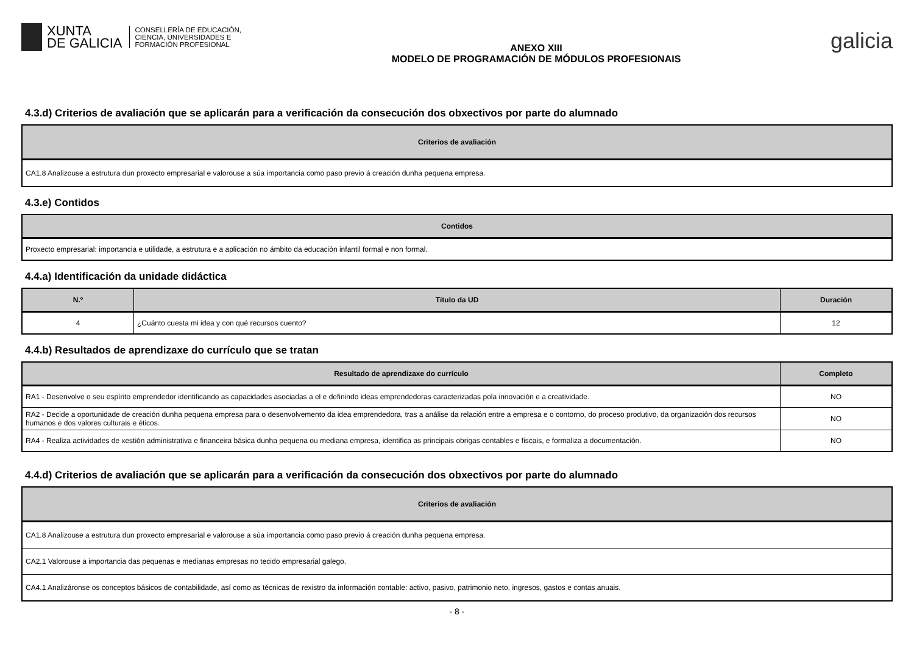XUNTA
DE GALICIA
CONSELLERÍA DE EDUCACIÓN,
CIENCIA, UNIVERSIDADES E
FORMACIÓN PROFESIONAL
ANEXO XIII
MODELO DE PROGRAMACIÓN DE MÓDULOS PROFESIONAIS
galicia
4.3.d) Criterios de avaliación que se aplicarán para a verificación da consecución dos obxectivos por parte do alumnado
| Criterios de avaliación |
| --- |
| CA1.8 Analizouse a estrutura dun proxecto empresarial e valorouse a súa importancia como paso previo á creación dunha pequena empresa. |
4.3.e) Contidos
| Contidos |
| --- |
| Proxecto empresarial: importancia e utilidade, a estrutura e a aplicación no ámbito da educación infantil formal e non formal. |
4.4.a) Identificación da unidade didáctica
| N.º | Título da UD | Duración |
| --- | --- | --- |
| 4 | ¿Cuánto cuesta mi idea y con qué recursos cuento? | 12 |
4.4.b) Resultados de aprendizaxe do currículo que se tratan
| Resultado de aprendizaxe do currículo | Completo |
| --- | --- |
| RA1 - Desenvolve o seu espírito emprendedor identificando as capacidades asociadas a el e definindo ideas emprendedoras caracterizadas pola innovación e a creatividade. | NO |
| RA2 - Decide a oportunidade de creación dunha pequena empresa para o desenvolvemento da idea emprendedora, tras a análise da relación entre a empresa e o contorno, do proceso produtivo, da organización dos recursos humanos e dos valores culturais e éticos. | NO |
| RA4 - Realiza actividades de xestión administrativa e financeira básica dunha pequena ou mediana empresa, identifica as principais obrigas contables e fiscais, e formaliza a documentación. | NO |
4.4.d) Criterios de avaliación que se aplicarán para a verificación da consecución dos obxectivos por parte do alumnado
| Criterios de avaliación |
| --- |
| CA1.8 Analizouse a estrutura dun proxecto empresarial e valorouse a súa importancia como paso previo á creación dunha pequena empresa. |
| CA2.1 Valorouse a importancia das pequenas e medianas empresas no tecido empresarial galego. |
| CA4.1 Analizáronse os conceptos básicos de contabilidade, así como as técnicas de rexistro da información contable: activo, pasivo, patrimonio neto, ingresos, gastos e contas anuais. |
- 8 -